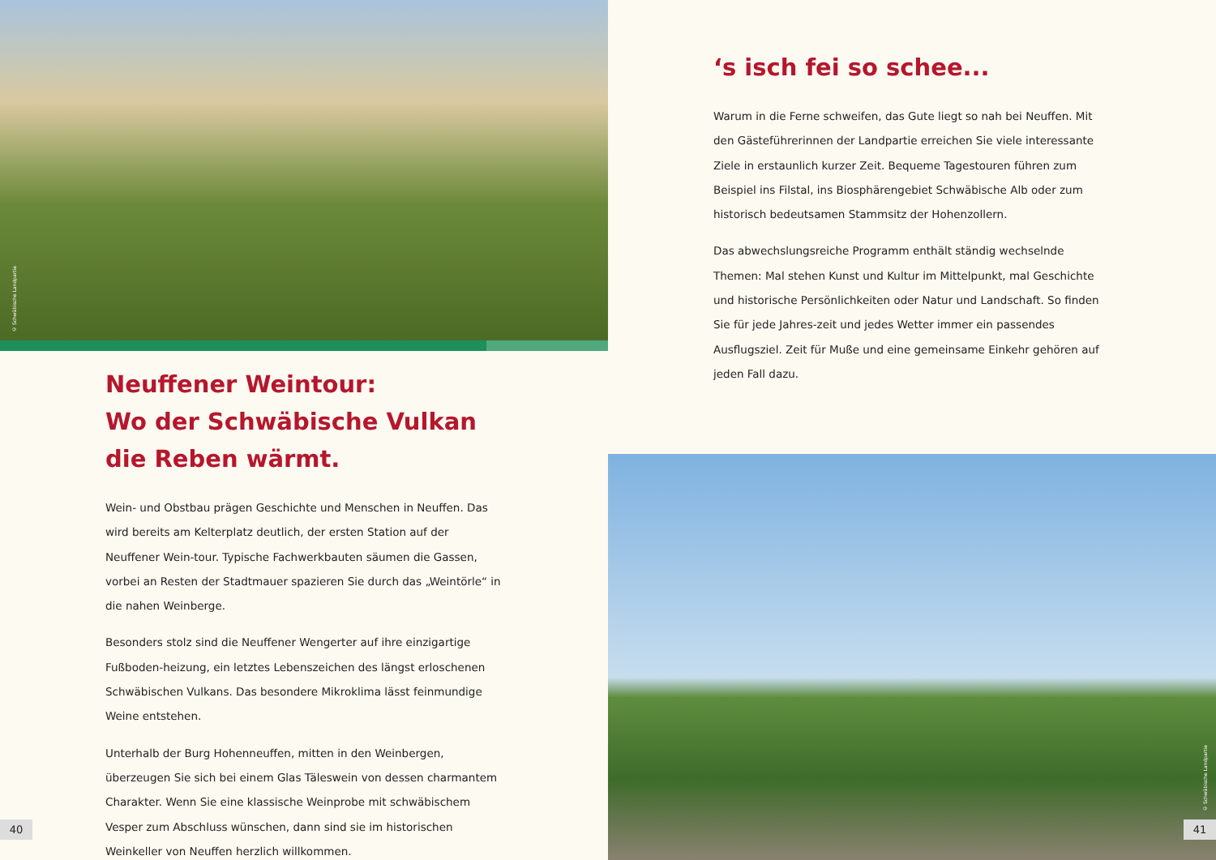© Schwäbische Landpartie
Neuffener Weintour:
Wo der Schwäbische Vulkan
die Reben wärmt.
Wein- und Obstbau prägen Geschichte und Menschen in Neuffen. Das wird bereits am Kelterplatz deutlich, der ersten Station auf der Neuffener Wein-tour. Typische Fachwerkbauten säumen die Gassen, vorbei an Resten der Stadtmauer spazieren Sie durch das „Weintörle“ in die nahen Weinberge.
Besonders stolz sind die Neuffener Wengerter auf ihre einzigartige Fußboden-heizung, ein letztes Lebenszeichen des längst erloschenen Schwäbischen Vulkans. Das besondere Mikroklima lässt feinmundige Weine entstehen.
Unterhalb der Burg Hohenneuffen, mitten in den Weinbergen, überzeugen Sie sich bei einem Glas Täleswein von dessen charmantem Charakter. Wenn Sie eine klassische Weinprobe mit schwäbischem Vesper zum Abschluss wünschen, dann sind sie im historischen Weinkeller von Neuffen herzlich willkommen.
40
‘s isch fei so schee...
Warum in die Ferne schweifen, das Gute liegt so nah bei Neuffen. Mit den Gästeführerinnen der Landpartie erreichen Sie viele interessante Ziele in erstaunlich kurzer Zeit. Bequeme Tagestouren führen zum Beispiel ins Filstal, ins Biosphärengebiet Schwäbische Alb oder zum historisch bedeutsamen Stammsitz der Hohenzollern.
Das abwechslungsreiche Programm enthält ständig wechselnde Themen: Mal stehen Kunst und Kultur im Mittelpunkt, mal Geschichte und historische Persönlichkeiten oder Natur und Landschaft. So finden Sie für jede Jahres-zeit und jedes Wetter immer ein passendes Ausflugsziel. Zeit für Muße und eine gemeinsame Einkehr gehören auf jeden Fall dazu.
© Schwäbische Landpartie
41